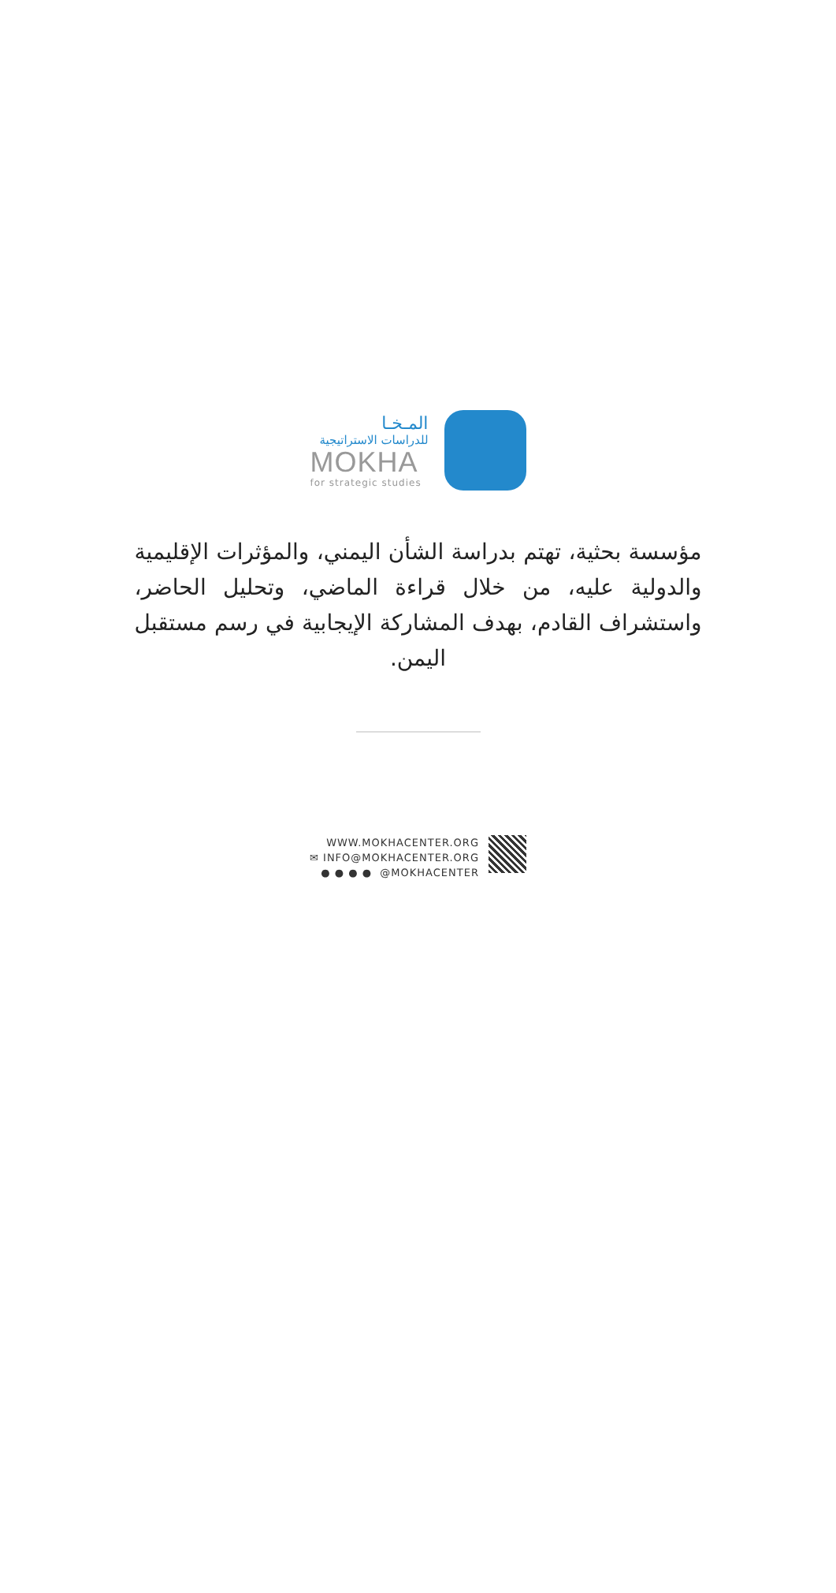المـخـا
للدراسات الاستراتيجية
MOKHA
for strategic studies
مؤسسة بحثية، تهتم بدراسة الشأن اليمني، والمؤثرات الإقليمية والدولية عليه، من خلال قراءة الماضي، وتحليل الحاضر، واستشراف القادم، بهدف المشاركة الإيجابية في رسم مستقبل اليمن.
WWW.MOKHACENTER.ORG
✉ INFO@MOKHACENTER.ORG
● ● ● ● @MOKHACENTER